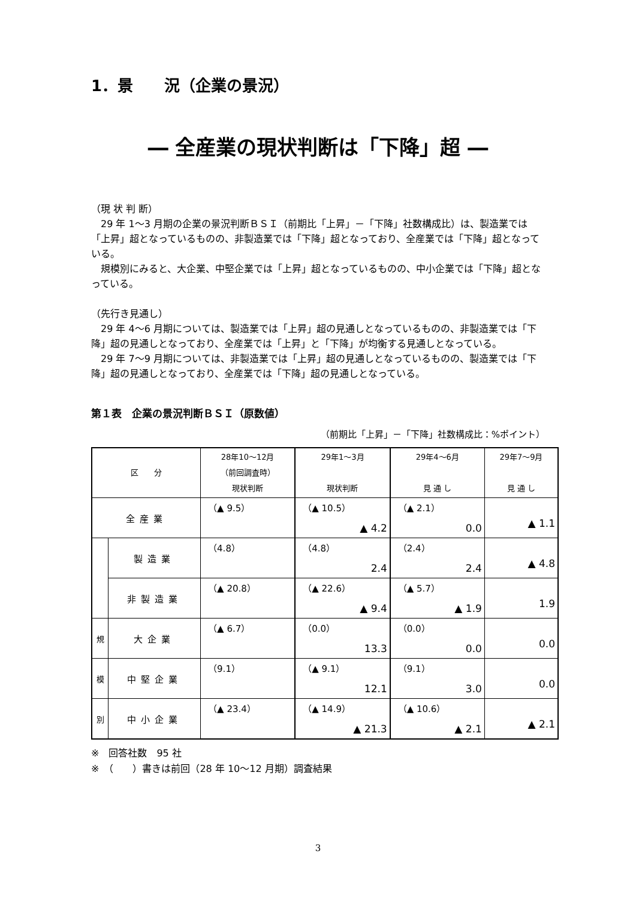1．景　　況（企業の景況）
― 全産業の現状判断は「下降」超 ―
（現 状 判 断）
29 年 1～3 月期の企業の景況判断ＢＳＩ（前期比「上昇」－「下降」社数構成比）は、製造業では「上昇」超となっているものの、非製造業では「下降」超となっており、全産業では「下降」超となっている。
規模別にみると、大企業、中堅企業では「上昇」超となっているものの、中小企業では「下降」超となっている。
（先行き見通し）
29 年 4～6 月期については、製造業では「上昇」超の見通しとなっているものの、非製造業では「下降」超の見通しとなっており、全産業では「上昇」と「下降」が均衡する見通しとなっている。
29 年 7～9 月期については、非製造業では「上昇」超の見通しとなっているものの、製造業では「下降」超の見通しとなっており、全産業では「下降」超の見通しとなっている。
第１表　企業の景況判断ＢＳＩ（原数値）
（前期比「上昇」－「下降」社数構成比：%ポイント）
| 区 分 | | 28年10～12月 （前回調査時） 現状判断 | 29年1～3月 現状判断 | 29年4～6月 見 通 し | 29年7～9月 見 通 し |
| --- | --- | --- | --- | --- | --- |
| 全産業 | | （▲ 9.5） | （▲ 10.5） ▲ 4.2 | （▲ 2.1） 0.0 | ▲ 1.1 |
| | 製造業 | （4.8） | （4.8） 2.4 | （2.4） 2.4 | ▲ 4.8 |
| | 非製造業 | （▲ 20.8） | （▲ 22.6） ▲ 9.4 | （▲ 5.7） ▲ 1.9 | 1.9 |
| 規 | 大企業 | （▲ 6.7） | （0.0） 13.3 | （0.0） 0.0 | 0.0 |
| 模 | 中堅企業 | （9.1） | （▲ 9.1） 12.1 | （9.1） 3.0 | 0.0 |
| 別 | 中小企業 | （▲ 23.4） | （▲ 14.9） ▲ 21.3 | （▲ 10.6） ▲ 2.1 | ▲ 2.1 |
※　回答社数　95 社
※　（　　）書きは前回（28 年 10～12 月期）調査結果
3